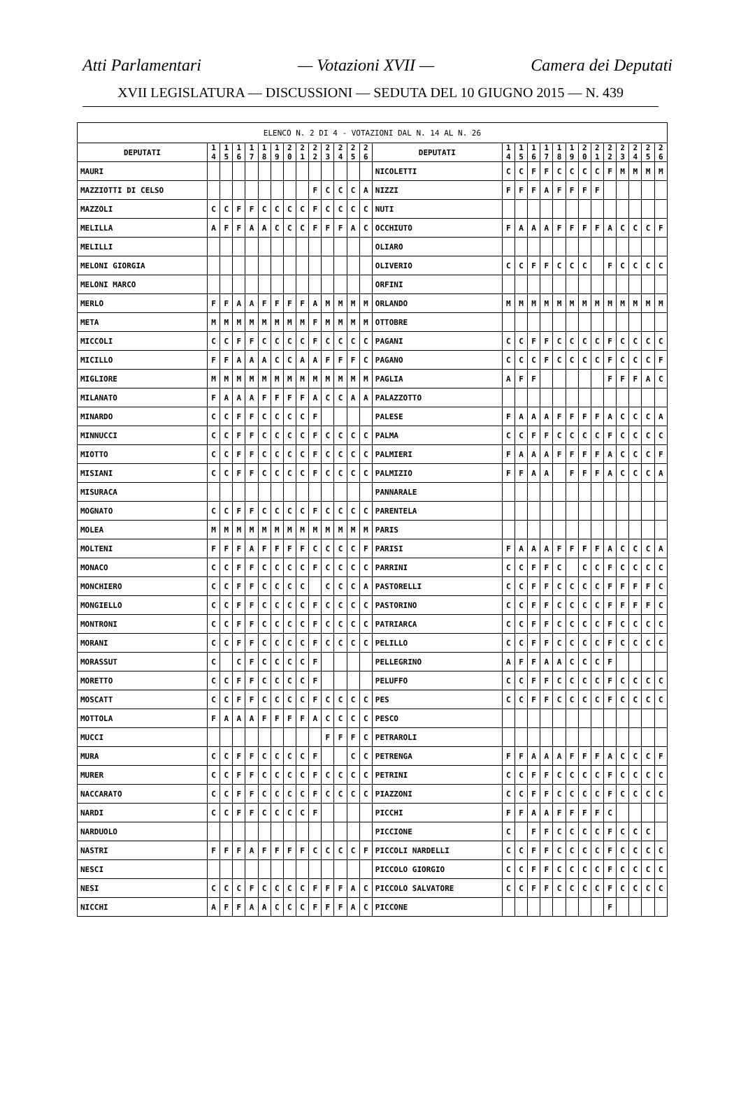Atti Parlamentari — Votazioni XVII — Camera dei Deputati
XVII LEGISLATURA — DISCUSSIONI — SEDUTA DEL 10 GIUGNO 2015 — N. 439
| ELENCO N. 2 DI 4 - VOTAZIONI DAL N. 14 AL N. 26 | | | | | | | | | | | | | | | | | | | | | | | | | | | |
| --- | --- | --- | --- | --- | --- | --- | --- | --- | --- | --- | --- | --- | --- | --- | --- | --- | --- | --- | --- | --- | --- | --- | --- | --- | --- | --- | --- |
| DEPUTATI | 1 4 | 1 5 | 1 6 | 1 7 | 1 8 | 1 9 | 2 0 | 2 1 | 2 2 | 2 3 | 2 4 | 2 5 | 2 6 | DEPUTATI | 1 4 | 1 5 | 1 6 | 1 7 | 1 8 | 1 9 | 2 0 | 2 1 | 2 2 | 2 3 | 2 4 | 2 5 | 2 6 |
| MAURI | | | | | | | | | | | | | | NICOLETTI | C | C | F | F | C | C | C | C | F | M | M | M | M |
| MAZZIOTTI DI CELSO | | | | | | | | | F | C | C | C | A | NIZZI | F | F | F | A | F | F | F | F | | | | | |
| MAZZOLI | C | C | F | F | C | C | C | C | F | C | C | C | C | NUTI | | | | | | | | | | | | | |
| MELILLA | A | F | F | A | A | C | C | C | F | F | F | A | C | OCCHIUTO | F | A | A | A | F | F | F | F | A | C | C | C | F |
| MELILLI | | | | | | | | | | | | | | OLIARO | | | | | | | | | | | | | |
| MELONI GIORGIA | | | | | | | | | | | | | | OLIVERIO | C | C | F | F | C | C | C | | F | C | C | C | C |
| MELONI MARCO | | | | | | | | | | | | | | ORFINI | | | | | | | | | | | | | |
| MERLO | F | F | A | A | F | F | F | F | A | M | M | M | M | ORLANDO | M | M | M | M | M | M | M | M | M | M | M | M | M |
| META | M | M | M | M | M | M | M | M | F | M | M | M | M | OTTOBRE | | | | | | | | | | | | | |
| MICCOLI | C | C | F | F | C | C | C | C | F | C | C | C | C | PAGANI | C | C | F | F | C | C | C | C | F | C | C | C | C |
| MICILLO | F | F | A | A | A | C | C | A | A | F | F | F | C | PAGANO | C | C | C | F | C | C | C | C | F | C | C | C | F |
| MIGLIORE | M | M | M | M | M | M | M | M | M | M | M | M | M | PAGLIA | A | F | F | | | | | | F | F | F | A | C |
| MILANATO | F | A | A | A | F | F | F | F | A | C | C | A | A | PALAZZOTTO | | | | | | | | | | | | | |
| MINARDO | C | C | F | F | C | C | C | C | F | | | | | PALESE | F | A | A | A | F | F | F | F | A | C | C | C | A |
| MINNUCCI | C | C | F | F | C | C | C | C | F | C | C | C | C | PALMA | C | C | F | F | C | C | C | C | F | C | C | C | C |
| MIOTTO | C | C | F | F | C | C | C | C | F | C | C | C | C | PALMIERI | F | A | A | A | F | F | F | F | A | C | C | C | F |
| MISIANI | C | C | F | F | C | C | C | C | F | C | C | C | C | PALMIZIO | F | F | A | A | | F | F | F | A | C | C | C | A |
| MISURACA | | | | | | | | | | | | | | PANNARALE | | | | | | | | | | | | | |
| MOGNATO | C | C | F | F | C | C | C | C | F | C | C | C | C | PARENTELA | | | | | | | | | | | | | |
| MOLEA | M | M | M | M | M | M | M | M | M | M | M | M | M | PARIS | | | | | | | | | | | | | |
| MOLTENI | F | F | F | A | F | F | F | F | C | C | C | C | F | PARISI | F | A | A | A | F | F | F | F | A | C | C | C | A |
| MONACO | C | C | F | F | C | C | C | C | F | C | C | C | C | PARRINI | C | C | F | F | C | | C | C | F | C | C | C | C |
| MONCHIERO | C | C | F | F | C | C | C | C | | C | C | C | A | PASTORELLI | C | C | F | F | C | C | C | C | F | F | F | F | C |
| MONGIELLO | C | C | F | F | C | C | C | C | F | C | C | C | C | PASTORINO | C | C | F | F | C | C | C | C | F | F | F | F | C |
| MONTRONI | C | C | F | F | C | C | C | C | F | C | C | C | C | PATRIARCA | C | C | F | F | C | C | C | C | F | C | C | C | C |
| MORANI | C | C | F | F | C | C | C | C | F | C | C | C | C | PELILLO | C | C | F | F | C | C | C | C | F | C | C | C | C |
| MORASSUT | C | | C | F | C | C | C | C | F | | | | | PELLEGRINO | A | F | F | A | A | C | C | C | F | | | | |
| MORETTO | C | C | F | F | C | C | C | C | F | | | | | PELUFFO | C | C | F | F | C | C | C | C | F | C | C | C | C |
| MOSCATT | C | C | F | F | C | C | C | C | F | C | C | C | C | PES | C | C | F | F | C | C | C | C | F | C | C | C | C |
| MOTTOLA | F | A | A | A | F | F | F | F | A | C | C | C | C | PESCO | | | | | | | | | | | | | |
| MUCCI | | | | | | | | | | F | F | F | C | PETRAROLI | | | | | | | | | | | | | |
| MURA | C | C | F | F | C | C | C | C | F | | | C | C | PETRENGA | F | F | A | A | A | F | F | F | A | C | C | C | F |
| MURER | C | C | F | F | C | C | C | C | F | C | C | C | C | PETRINI | C | C | F | F | C | C | C | C | F | C | C | C | C |
| NACCARATO | C | C | F | F | C | C | C | C | F | C | C | C | C | PIAZZONI | C | C | F | F | C | C | C | C | F | C | C | C | C |
| NARDI | C | C | F | F | C | C | C | C | F | | | | | PICCHI | F | F | A | A | F | F | F | F | C | | | | |
| NARDUOLO | | | | | | | | | | | | | | PICCIONE | C | | F | F | C | C | C | C | F | C | C | C | |
| NASTRI | F | F | F | A | F | F | F | F | C | C | C | C | F | PICCOLI NARDELLI | C | C | F | F | C | C | C | C | F | C | C | C | C |
| NESCI | | | | | | | | | | | | | | PICCOLO GIORGIO | C | C | F | F | C | C | C | C | F | C | C | C | C |
| NESI | C | C | C | F | C | C | C | C | F | F | F | A | C | PICCOLO SALVATORE | C | C | F | F | C | C | C | C | F | C | C | C | C |
| NICCHI | A | F | F | A | A | C | C | C | F | F | F | A | C | PICCONE | | | | | | | | | F | | | | |